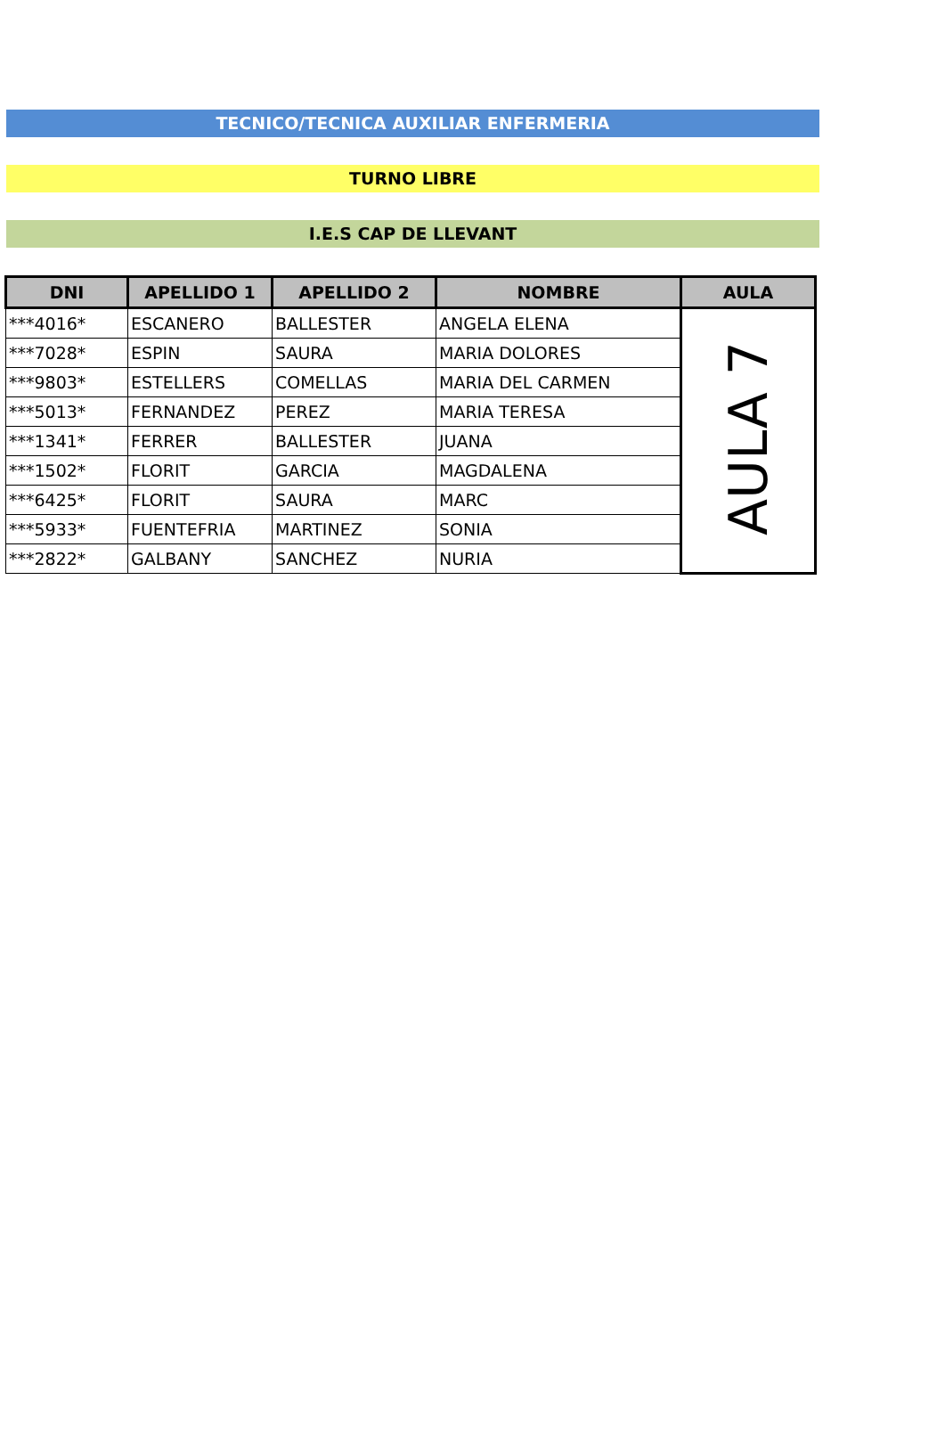TECNICO/TECNICA AUXILIAR ENFERMERIA
TURNO LIBRE
I.E.S CAP DE LLEVANT
| DNI | APELLIDO 1 | APELLIDO 2 | NOMBRE | AULA |
| --- | --- | --- | --- | --- |
| ***4016* | ESCANERO | BALLESTER | ANGELA ELENA | AULA 7 |
| ***7028* | ESPIN | SAURA | MARIA DOLORES | |
| ***9803* | ESTELLERS | COMELLAS | MARIA DEL CARMEN | |
| ***5013* | FERNANDEZ | PEREZ | MARIA TERESA | |
| ***1341* | FERRER | BALLESTER | JUANA | |
| ***1502* | FLORIT | GARCIA | MAGDALENA | |
| ***6425* | FLORIT | SAURA | MARC | |
| ***5933* | FUENTEFRIA | MARTINEZ | SONIA | |
| ***2822* | GALBANY | SANCHEZ | NURIA | |